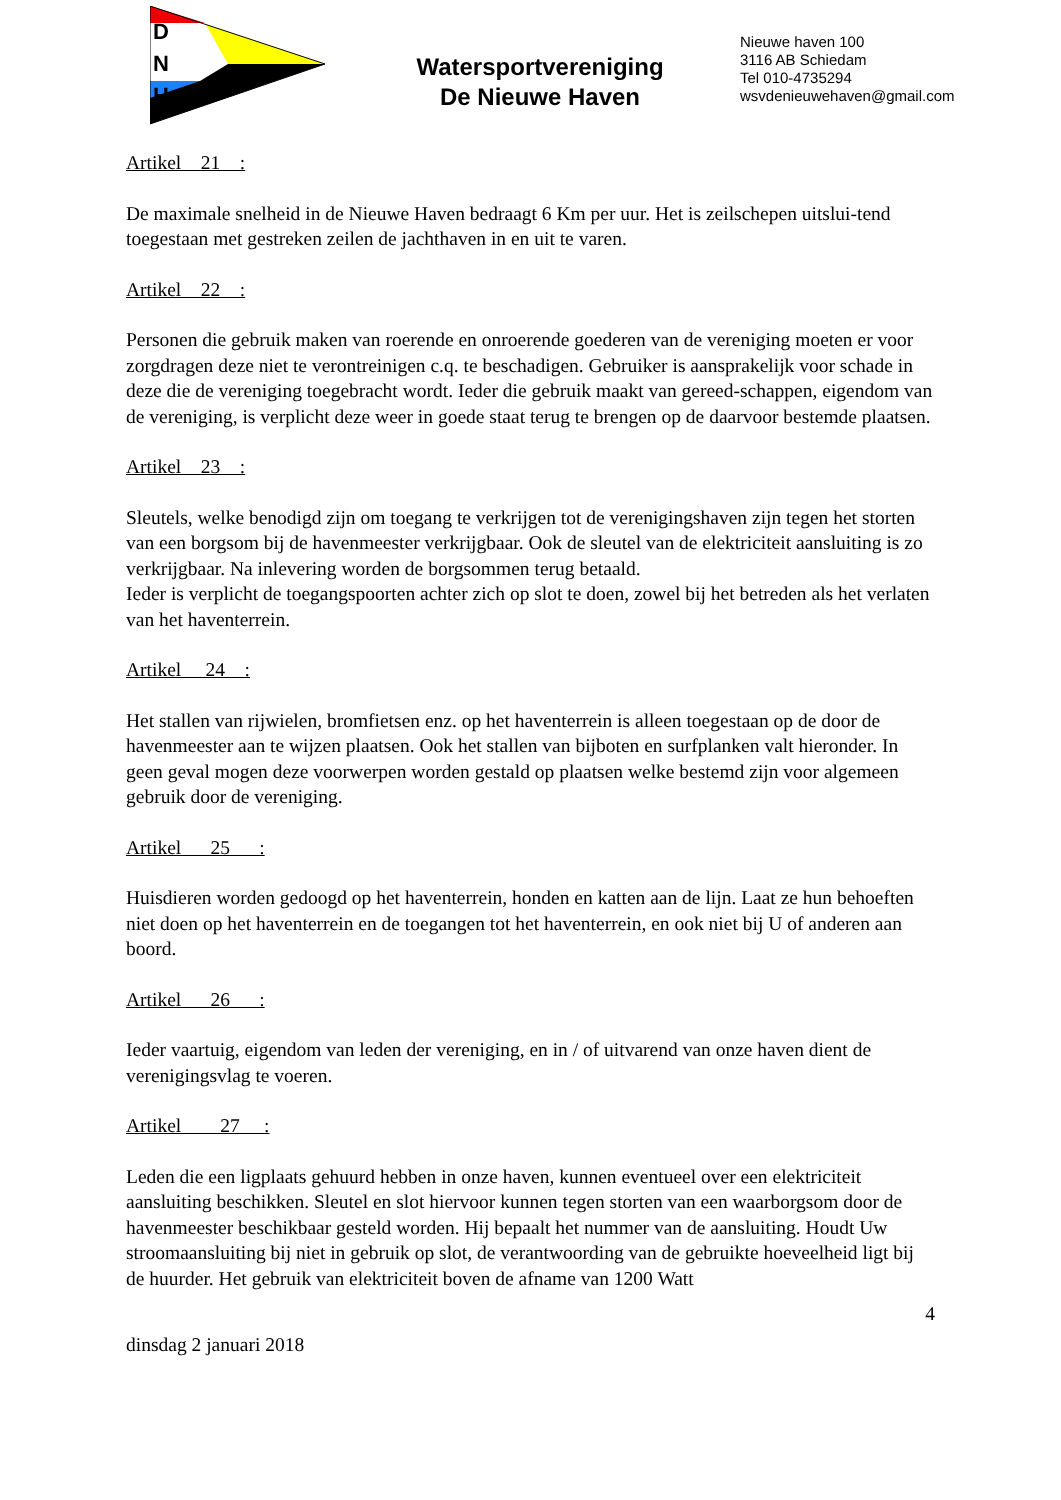D
N
H
Watersportvereniging
De Nieuwe Haven
Nieuwe haven 100
3116 AB Schiedam
Tel 010-4735294
wsvdenieuwehaven@gmail.com
Artikel 21 :
De maximale snelheid in de Nieuwe Haven bedraagt 6 Km per uur. Het is zeilschepen uitslui-tend toegestaan met gestreken zeilen de jachthaven in en uit te varen.
Artikel 22 :
Personen die gebruik maken van roerende en onroerende goederen van de vereniging moeten er voor zorgdragen deze niet te verontreinigen c.q. te beschadigen. Gebruiker is aansprakelijk voor schade in deze die de vereniging toegebracht wordt. Ieder die gebruik maakt van gereed-schappen, eigendom van de vereniging, is verplicht deze weer in goede staat terug te brengen op de daarvoor bestemde plaatsen.
Artikel 23 :
Sleutels, welke benodigd zijn om toegang te verkrijgen tot de verenigingshaven zijn tegen het storten van een borgsom bij de havenmeester verkrijgbaar. Ook de sleutel van de elektriciteit aansluiting is zo verkrijgbaar. Na inlevering worden de borgsommen terug betaald.
Ieder is verplicht de toegangspoorten achter zich op slot te doen, zowel bij het betreden als het verlaten van het haventerrein.
Artikel 24 :
Het stallen van rijwielen, bromfietsen enz. op het haventerrein is alleen toegestaan op de door de havenmeester aan te wijzen plaatsen. Ook het stallen van bijboten en surfplanken valt hieronder. In geen geval mogen deze voorwerpen worden gestald op plaatsen welke bestemd zijn voor algemeen gebruik door de vereniging.
Artikel 25 :
Huisdieren worden gedoogd op het haventerrein, honden en katten aan de lijn. Laat ze hun behoeften niet doen op het haventerrein en de toegangen tot het haventerrein, en ook niet bij U of anderen aan boord.
Artikel 26 :
Ieder vaartuig, eigendom van leden der vereniging, en in / of uitvarend van onze haven dient de verenigingsvlag te voeren.
Artikel 27 :
Leden die een ligplaats gehuurd hebben in onze haven, kunnen eventueel over een elektriciteit aansluiting beschikken. Sleutel en slot hiervoor kunnen tegen storten van een waarborgsom door de havenmeester beschikbaar gesteld worden. Hij bepaalt het nummer van de aansluiting. Houdt Uw stroomaansluiting bij niet in gebruik op slot, de verantwoording van de gebruikte hoeveelheid ligt bij de huurder. Het gebruik van elektriciteit boven de afname van 1200 Watt
4
dinsdag 2 januari 2018